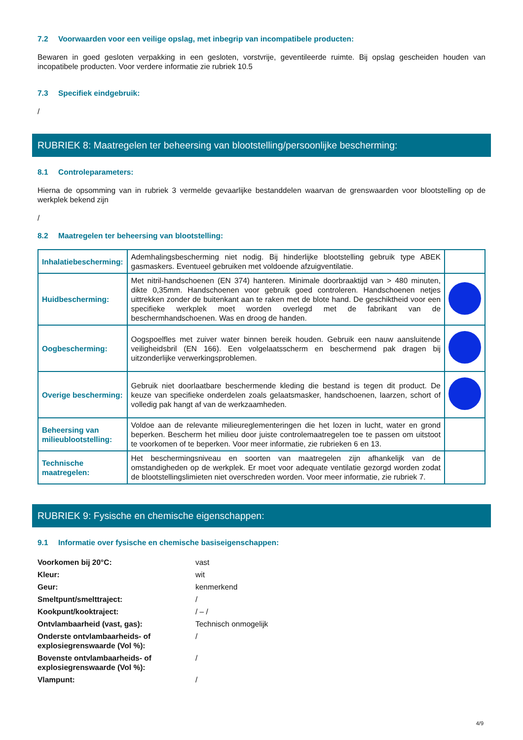7.2 Voorwaarden voor een veilige opslag, met inbegrip van incompatibele producten:
Bewaren in goed gesloten verpakking in een gesloten, vorstvrije, geventileerde ruimte. Bij opslag gescheiden houden van incopatibele producten. Voor verdere informatie zie rubriek 10.5
7.3 Specifiek eindgebruik:
/
RUBRIEK 8: Maatregelen ter beheersing van blootstelling/persoonlijke bescherming:
8.1 Controleparameters:
Hierna de opsomming van in rubriek 3 vermelde gevaarlijke bestanddelen waarvan de grenswaarden voor blootstelling op de werkplek bekend zijn
/
8.2 Maatregelen ter beheersing van blootstelling:
| Inhalatiebescherming: | Ademhalingsbescherming niet nodig. Bij hinderlijke blootstelling gebruik type ABEK gasmaskers. Eventueel gebruiken met voldoende afzuigventilatie. | |
| Huidbescherming: | Met nitril-handschoenen (EN 374) hanteren. Minimale doorbraaktijd van > 480 minuten, dikte 0,35mm. Handschoenen voor gebruik goed controleren. Handschoenen netjes uittrekken zonder de buitenkant aan te raken met de blote hand. De geschiktheid voor een specifieke werkplek moet worden overlegd met de fabrikant van de beschermhandschoenen. Was en droog de handen. | |
| Oogbescherming: | Oogspoelfles met zuiver water binnen bereik houden. Gebruik een nauw aansluitende veiligheidsbril (EN 166). Een volgelaatsscherm en beschermend pak dragen bij uitzonderlijke verwerkingsproblemen. | |
| Overige bescherming: | Gebruik niet doorlaatbare beschermende kleding die bestand is tegen dit product. De keuze van specifieke onderdelen zoals gelaatsmasker, handschoenen, laarzen, schort of volledig pak hangt af van de werkzaamheden. | |
| Beheersing van milieublootstelling: | Voldoe aan de relevante milieureglementeringen die het lozen in lucht, water en grond beperken. Bescherm het milieu door juiste controlemaatregelen toe te passen om uitstoot te voorkomen of te beperken. Voor meer informatie, zie rubrieken 6 en 13. | |
| Technische maatregelen: | Het beschermingsniveau en soorten van maatregelen zijn afhankelijk van de omstandigheden op de werkplek. Er moet voor adequate ventilatie gezorgd worden zodat de blootstellingslimieten niet overschreden worden. Voor meer informatie, zie rubriek 7. | |
RUBRIEK 9: Fysische en chemische eigenschappen:
9.1 Informatie over fysische en chemische basiseigenschappen:
| Voorkomen bij 20°C: | vast |
| Kleur: | wit |
| Geur: | kenmerkend |
| Smeltpunt/smelttraject: | / |
| Kookpunt/kooktraject: | / – / |
| Ontvlambaarheid (vast, gas): | Technisch onmogelijk |
| Onderste ontvlambaarheids- of explosiegrenswaarde (Vol %): | / |
| Bovenste ontvlambaarheids- of explosiegrenswaarde (Vol %): | / |
| Vlampunt: | / |
4/9